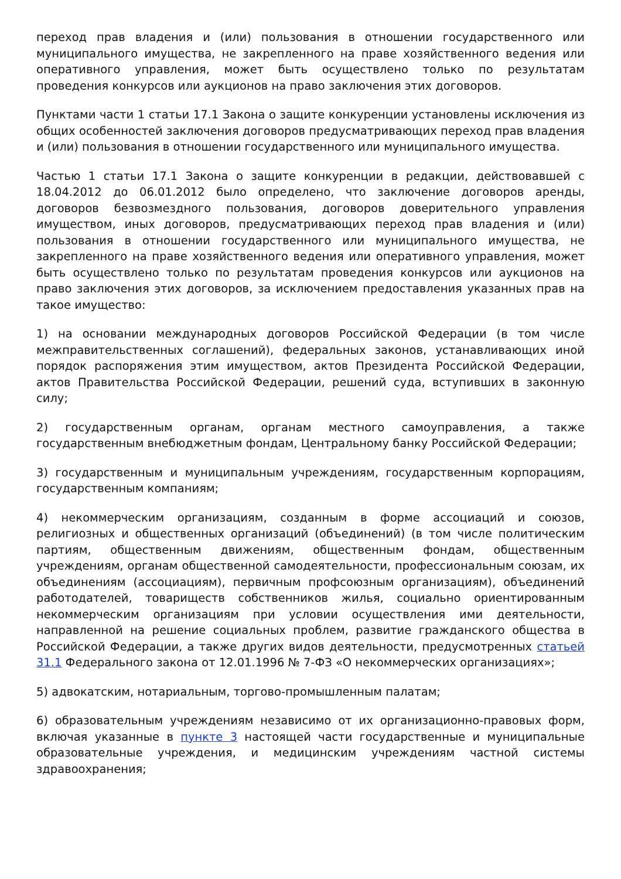переход прав владения и (или) пользования в отношении государственного или муниципального имущества, не закрепленного на праве хозяйственного ведения или оперативного управления, может быть осуществлено только по результатам проведения конкурсов или аукционов на право заключения этих договоров.
Пунктами части 1 статьи 17.1 Закона о защите конкуренции установлены исключения из общих особенностей заключения договоров предусматривающих переход прав владения и (или) пользования в отношении государственного или муниципального имущества.
Частью 1 статьи 17.1 Закона о защите конкуренции в редакции, действовавшей с 18.04.2012 до 06.01.2012 было определено, что заключение договоров аренды, договоров безвозмездного пользования, договоров доверительного управления имуществом, иных договоров, предусматривающих переход прав владения и (или) пользования в отношении государственного или муниципального имущества, не закрепленного на праве хозяйственного ведения или оперативного управления, может быть осуществлено только по результатам проведения конкурсов или аукционов на право заключения этих договоров, за исключением предоставления указанных прав на такое имущество:
1) на основании международных договоров Российской Федерации (в том числе межправительственных соглашений), федеральных законов, устанавливающих иной порядок распоряжения этим имуществом, актов Президента Российской Федерации, актов Правительства Российской Федерации, решений суда, вступивших в законную силу;
2) государственным органам, органам местного самоуправления, а также государственным внебюджетным фондам, Центральному банку Российской Федерации;
3) государственным и муниципальным учреждениям, государственным корпорациям, государственным компаниям;
4) некоммерческим организациям, созданным в форме ассоциаций и союзов, религиозных и общественных организаций (объединений) (в том числе политическим партиям, общественным движениям, общественным фондам, общественным учреждениям, органам общественной самодеятельности, профессиональным союзам, их объединениям (ассоциациям), первичным профсоюзным организациям), объединений работодателей, товариществ собственников жилья, социально ориентированным некоммерческим организациям при условии осуществления ими деятельности, направленной на решение социальных проблем, развитие гражданского общества в Российской Федерации, а также других видов деятельности, предусмотренных статьей 31.1 Федерального закона от 12.01.1996 № 7-ФЗ «О некоммерческих организациях»;
5) адвокатским, нотариальным, торгово-промышленным палатам;
6) образовательным учреждениям независимо от их организационно-правовых форм, включая указанные в пункте 3 настоящей части государственные и муниципальные образовательные учреждения, и медицинским учреждениям частной системы здравоохранения;